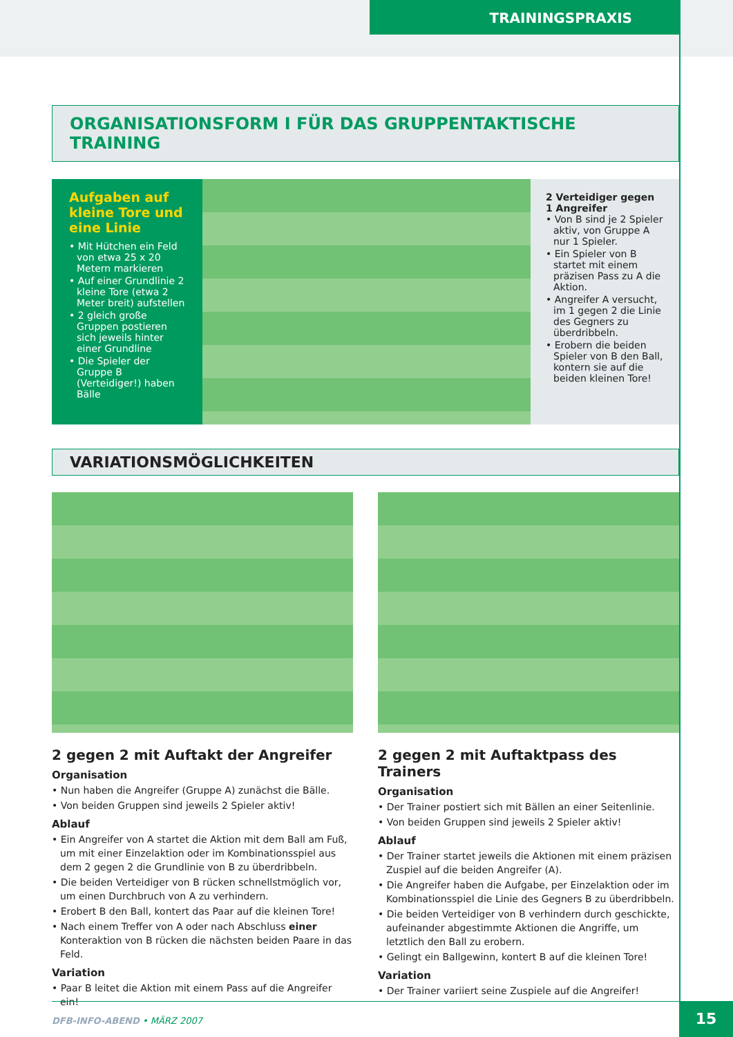TRAININGSPRAXIS
ORGANISATIONSFORM I FÜR DAS GRUPPENTAKTISCHE TRAINING
Aufgaben auf kleine Tore und eine Linie
• Mit Hütchen ein Feld von etwa 25 x 20 Metern markieren
• Auf einer Grundlinie 2 kleine Tore (etwa 2 Meter breit) aufstellen
• 2 gleich große Gruppen postieren sich jeweils hinter einer Grundline
• Die Spieler der Gruppe B (Verteidiger!) haben Bälle
2 Verteidiger gegen 1 Angreifer
• Von B sind je 2 Spieler aktiv, von Gruppe A nur 1 Spieler.
• Ein Spieler von B startet mit einem präzisen Pass zu A die Aktion.
• Angreifer A versucht, im 1 gegen 2 die Linie des Gegners zu überdribbeln.
• Erobern die beiden Spieler von B den Ball, kontern sie auf die beiden kleinen Tore!
VARIATIONSMÖGLICHKEITEN
2 gegen 2 mit Auftakt der Angreifer
Organisation
• Nun haben die Angreifer (Gruppe A) zunächst die Bälle.
• Von beiden Gruppen sind jeweils 2 Spieler aktiv!
Ablauf
• Ein Angreifer von A startet die Aktion mit dem Ball am Fuß, um mit einer Einzelaktion oder im Kombinationsspiel aus dem 2 gegen 2 die Grundlinie von B zu überdribbeln.
• Die beiden Verteidiger von B rücken schnellstmöglich vor, um einen Durchbruch von A zu verhindern.
• Erobert B den Ball, kontert das Paar auf die kleinen Tore!
• Nach einem Treffer von A oder nach Abschluss einer Konteraktion von B rücken die nächsten beiden Paare in das Feld.
Variation
• Paar B leitet die Aktion mit einem Pass auf die Angreifer ein!
2 gegen 2 mit Auftaktpass des Trainers
Organisation
• Der Trainer postiert sich mit Bällen an einer Seitenlinie.
• Von beiden Gruppen sind jeweils 2 Spieler aktiv!
Ablauf
• Der Trainer startet jeweils die Aktionen mit einem präzisen Zuspiel auf die beiden Angreifer (A).
• Die Angreifer haben die Aufgabe, per Einzelaktion oder im Kombinationsspiel die Linie des Gegners B zu überdribbeln.
• Die beiden Verteidiger von B verhindern durch geschickte, aufeinander abgestimmte Aktionen die Angriffe, um letztlich den Ball zu erobern.
• Gelingt ein Ballgewinn, kontert B auf die kleinen Tore!
Variation
• Der Trainer variiert seine Zuspiele auf die Angreifer!
DFB-INFO-ABEND • MÄRZ 2007 15